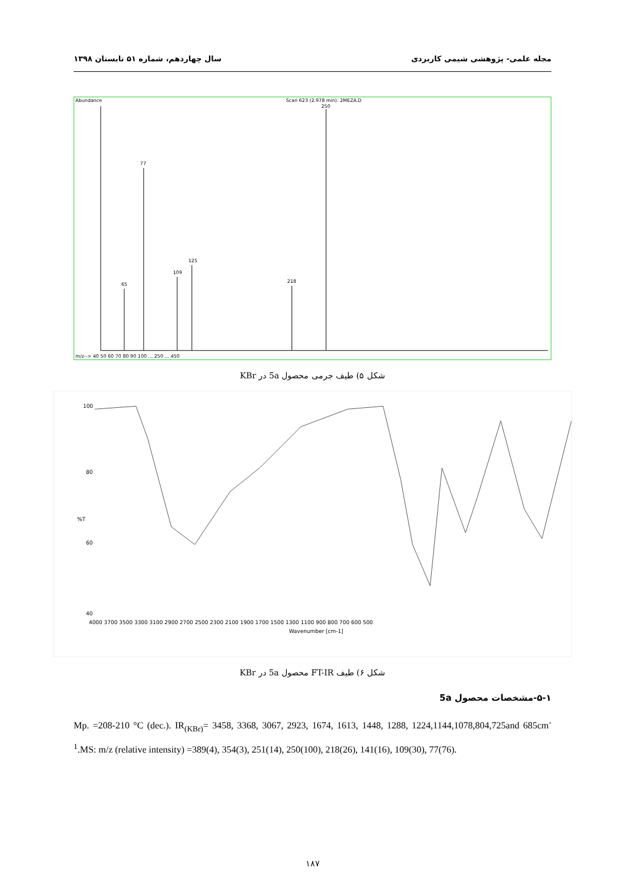مجله علمی- پژوهشی شیمی کاربردی سال چهاردهم، شماره ۵۱ تابستان ۱۳۹۸
Abundance
Scan 623 (2.978 min): 2MEZA.D
77
125
109
65
218
250
m/z--> 40 50 60 70 80 90 100 ... 250 ... 450
شکل ۵) طیف جرمی محصول 5a در KBr
100
80
%T
60
40
4000 3700 3500 3300 3100 2900 2700 2500 2300 2100 1900 1700 1500 1300 1100 900 800 700 600 500
Wavenumber [cm-1]
شکل ۶) طیف FT-IR محصول 5a در KBr
۵-۱-مشخصات محصول 5a
Mp. =208-210 °C (dec.). IR<sub>(KBr)</sub>= 3458, 3368, 3067, 2923, 1674, 1613, 1448, 1288, 1224,1144,1078,804,725and 685cm<sup>-1</sup>.MS: m/z (relative intensity) =389(4), 354(3), 251(14), 250(100), 218(26), 141(16), 109(30), 77(76).
۱۸۷